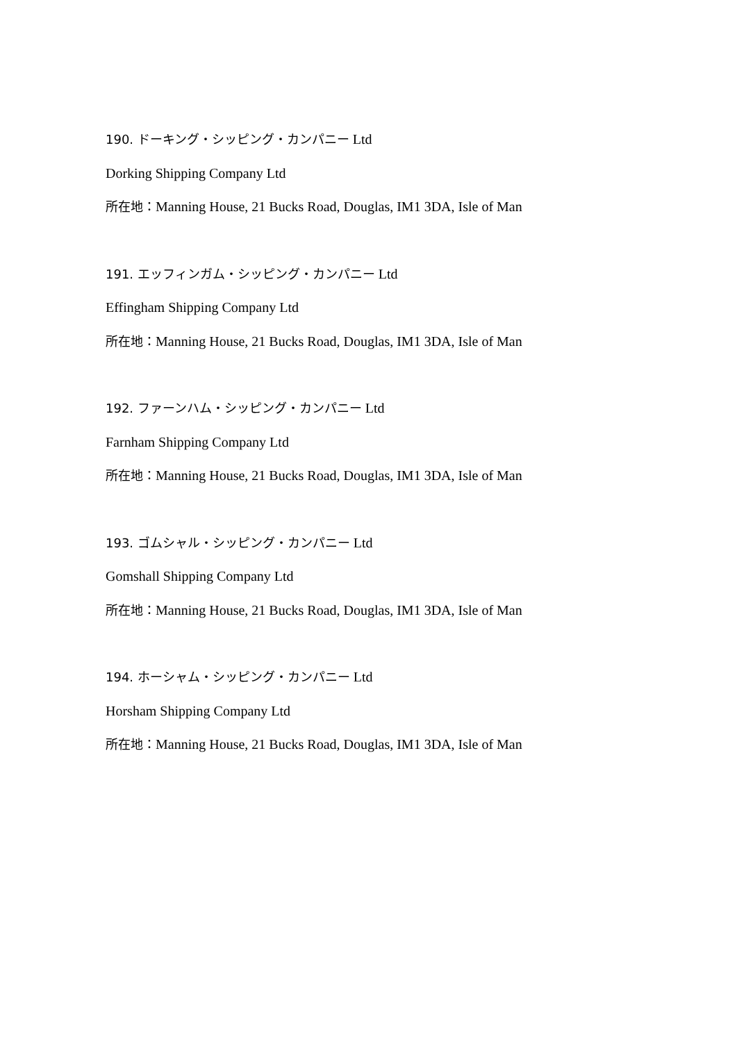190. ドーキング・シッピング・カンパニー Ltd
Dorking Shipping Company Ltd
所在地：Manning House, 21 Bucks Road, Douglas, IM1 3DA, Isle of Man
191. エッフィンガム・シッピング・カンパニー Ltd
Effingham Shipping Company Ltd
所在地：Manning House, 21 Bucks Road, Douglas, IM1 3DA, Isle of Man
192. ファーンハム・シッピング・カンパニー Ltd
Farnham Shipping Company Ltd
所在地：Manning House, 21 Bucks Road, Douglas, IM1 3DA, Isle of Man
193. ゴムシャル・シッピング・カンパニー Ltd
Gomshall Shipping Company Ltd
所在地：Manning House, 21 Bucks Road, Douglas, IM1 3DA, Isle of Man
194. ホーシャム・シッピング・カンパニー Ltd
Horsham Shipping Company Ltd
所在地：Manning House, 21 Bucks Road, Douglas, IM1 3DA, Isle of Man